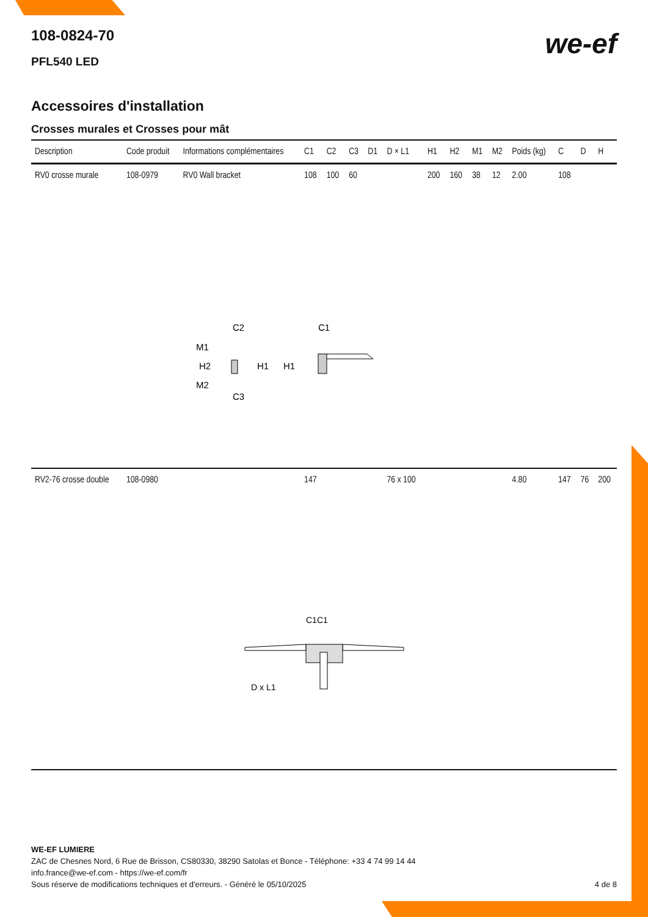108-0824-70
PFL540 LED
we-ef
Accessoires d'installation
Crosses murales et Crosses pour mât
| Description | Code produit | Informations complémentaires | C1 | C2 | C3 | D1 | D × L1 | H1 | H2 | M1 | M2 | Poids (kg) | C | D | H |
| --- | --- | --- | --- | --- | --- | --- | --- | --- | --- | --- | --- | --- | --- | --- | --- |
| RV0 crosse murale | 108-0979 | RV0 Wall bracket | 108 | 100 | 60 | | | 200 | 160 | 38 | 12 | 2.00 | 108 | | |
| C2 C1 M1 H2 H1 H1 M2 C3 | | | | | | | | | | | | | | | |
| RV2-76 crosse double | 108-0980 | | 147 | | | | 76 x 100 | | | | | 4.80 | 147 | 76 | 200 |
| C1C1 D x L1 | | | | | | | | | | | | | | | |
WE-EF LUMIERE
ZAC de Chesnes Nord, 6 Rue de Brisson, CS80330, 38290 Satolas et Bonce - Téléphone: +33 4 74 99 14 44
info.france@we-ef.com - https://we-ef.com/fr
Sous réserve de modifications techniques et d'erreurs. - Généré le 05/10/2025 4 de 8